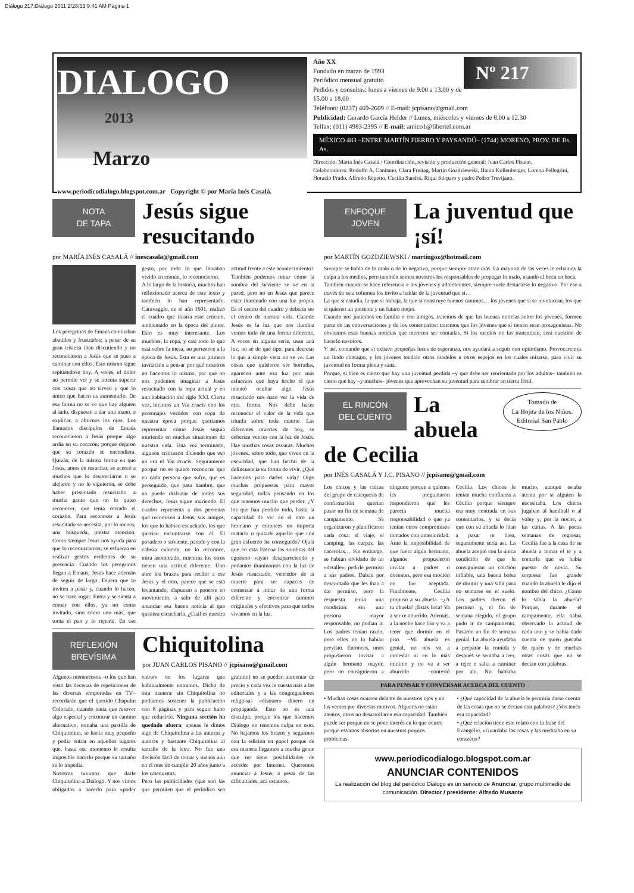Diálogo 217:Diálogo 2011 2/28/13 9:41 AM Página 1
DIALOGO
2013
Marzo
www.periodicodialogo.blogspot.com.ar Copyright © por María Inés Casalá.
Nº 217
Año XX
Fundado en marzo de 1993
Periódico mensual gratuito
Pedidos y consultas: lunes a viernes de 9.00 a 13.00 y de 15.00 a 18.00
Teléfono: (0237) 469-2609 // E-mail: jcpisano@gmail.com
Publicidad: Gerardo García Helder // Lunes, miércoles y viernes de 8.00 a 12.30
Telfax: (011) 4983-2395 // E-mail: amico1@fibertel.com.ar
MÉXICO 483 –ENTRE MARTÍN FIERRO Y PAYSANDÚ– (1744) MORENO, PROV. DE Bs. As.
Dirección: María Inés Casalá / Coordinación, revisión y producción general: Juan Carlos Pisano.
Colaboradores: Rodolfo A. Canitano, Clara Freitag, Martín Gozdziewski, Hania Kollenberger, Lorena Pellegrini, Horacio Prado, Alfredo Repetto, Cecilia Sandes, Riqui Stirparo y padre Pedro Trevijano.
NOTA
DE TAPA
Jesús sigue resucitando
por MARÍA INÉS CASALÁ // inescasala@gmail.com
Los peregrinos de Emaús caminaban abatidos y frustrados; a pesar de su gran tristeza iban discutiendo y no reconocieron a Jesús que se puso a caminar con ellos. Esto mismo sigue repitiéndose hoy. A veces, el dolor no permite ver y se intenta superar con cosas que no sirven y que lo único que hacen es aumentarlo. De esa forma no se ve que hay alguien al lado, dispuesto a dar una mano, a explicar, a abrirnos los ojos. Los llamados discípulos de Emaús reconocieron a Jesús porque algo ardía en su corazón; porque dejaron que su corazón se encendiera. Quizás, de la misma forma en que Jesús, antes de resucitar, se acercó a muchos que lo despreciaron o se alejaron y no lo siguieron, se debe haber presentado resucitado a mucha gente que no lo quiso reconocer, que tenía cerrado el corazón. Para reconocer a Jesús resucitado se necesita, por lo menos, una búsqueda, prestar atención. Como siempre Jesús nos ayuda para que lo reconozcamos; se esfuerza en realizar gestos evidentes de su presencia. Cuando los peregrinos llegan a Emaús, Jesús hace ademán de seguir de largo. Espera que lo inviten a pasar y, cuando lo hacen, no se hace rogar. Entra y se sienta a comer con ellos, ya no como invitado, sino como uno más, que toma el pan y lo reparte. En ese gesto, por todo lo que llevaban vivido en común, lo reconocieron.
A lo largo de la historia, muchos han reflexionado acerca de este texto y también lo han representado. Caravaggio, en el año 1601, realizó el cuadro que ilustra este artículo, ambientado en la época del pintor. Esto es muy interesante. Los muebles, la ropa, y casi todo lo que está sobre la mesa, no pertenece a la época de Jesús. Esta es una primera invitación a pensar por qué nosotros no hacemos lo mismo, por qué no nos podemos imaginar a Jesús resucitado con la ropa actual y en una habitación del siglo XXI. Cierta vez, hicimos un Vía crucis con los personajes vestidos con ropa de nuestra época porque queríamos representar cómo Jesús seguía muriendo en muchas situaciones de nuestra vida. Una vez terminado, algunos criticaron diciendo que eso no era el Vía crucis. Seguramente porque no se quiere reconocer que en cada persona que sufre, que es perseguido, que pasa hambre, que no puede disfrutar de todos sus derechos, Jesús sigue muriendo. El cuadro representa a dos personas que reconocen a Jesús, sus amigos, los que lo habían escuchado, los que querían encontrarse con él. El posadero o sirviente, parado y con la cabeza cubierta, no lo reconoce, mira asombrado, mientras los otros tienen una actitud diferente. Uno abre los brazos para recibir a ese Jesús y el otro, parece que se está levantando, dispuesto a ponerse en movimiento, a salir de allí para anunciar esa buena noticia al que quisiera escucharla. ¿Cuál es nuestra actitud frente a este acontecimiento?
También podemos mirar cómo la sombra del sirviente se ve en la pared, pero no en Jesús que parece estar iluminado con una luz propia. Es el centro del cuadro y debería ser el centro de nuestra vida. Cuando Jesús es la luz que nos ilumina vemos todo de una forma diferente. A veces en alguna serie, usan una luz, no sé de qué tipo, para detectar lo que a simple vista no se ve. Las cosas que quisieron ser borradas, aparecen ante esa luz por más esfuerzos que haya hecho el que intentó ocultar algo. Jesús resucitado nos hace ver la vida de otra forma. Nos debe hacer reconocer el valor de la vida que triunfa sobre toda muerte. Las diferentes muertes de hoy, se deberían vencer con la luz de Jesús. Hay muchas cosas oscuras. Muchos jóvenes, sobre todo, que viven en la oscuridad, que han hecho de la delincuencia su forma de vivir. ¿Qué hacemos para darles vida? Oigo muchas propuestas para mayor seguridad, todas pensando en los que tenemos mucho que perder. ¿Y los que han perdido todo, hasta la capacidad de ver en el otro un hermano y entonces no importa matarlo o quitarle aquello que con gran esfuerzo ha conseguido? Ojalá que en esta Pascua las sombras del egoísmo vayan desapareciendo y podamos iluminarnos con la luz de Jesús resucitado, vencedor de la muerte para ser capaces de comenzar a mirar de una forma diferente y encontrar caminos originales y efectivos para que todos vivamos en la luz.
REFLEXIÓN
BREVÍSIMA
Chiquitolina
por JUAN CARLOS PISANO // jcpisano@gmail.com
Algunos memoriosos –o los que han visto las decenas de repeticiones de las diversas temporadas en TV– recordarán que el querido Chapulín Colorado, cuando tenía que resover algo especial y encontrar un camino alternativo, tomaba una pastilla de Chiquitolina, se hacía muy pequeño y podía entrar en aquellos lugares que, hasta ese momento le resulta imposible hacerlo porque su tamaño se lo impedía.
Nosotros tuvimos que darle Chiquitolina a Diálogo. Y nos vimos obligados a hacerlo para «poder entrar» en los lugares que habitualmente entramos. Dicho de otra manera: sin Chiquitolina no podíamos sostener la publicación con 8 páginas y para seguir hubo que reducirse. Ninguna sección ha quedado afuera; apenas le dimos algo de Chiquitolina a las autoras y autores y bastante Chiquitolina al tamaño de la letra. No fue una decisión fácil de tomar y menos aún en el mes de cumplir 20 años junto a los catequistas.
Pero las publicidades (que son las que permiten que el periódico sea gratuito) no se pueden aumentar de precio y cada vez le cuesta más a las editoriales y a las congregaciones religiosas «distraer» dinero en propaganda. Esto no es una disculpa, porque los que hacemos Diálogo no tenemos culpa en esto. No bajamos los brazos y seguimos con la edición en papel porque de esa manera llegamos a mucha gente que no tiene posibilidades de acceder por Internet. Queremos anunciar a Jesús; a pesar de las dificultades, acá estamos.
ENFOQUE
JOVEN
La juventud que ¡sí!
por MARTÍN GOZDZIEWSKI / martingoz@hotmail.com
Siempre se habla de lo malo o de lo negativo, porque siempre atrae más. La mayoría de las veces le echamos la culpa a los medios, pero también somos nosotros los responsables de propagar lo malo, usando el boca en boca.
También cuando se hace referencia a los jóvenes y adolescentes, siempre suele destacarse lo negativo. Por eso a través de esta columna los invito a hablar de la juventud que sí…
La que sí estudia, la que si trabaja, la que sí construye buenos caminos… los jóvenes que sí se involucran, los que sí quieren un presente y un futuro mejor.
Cuando nos juntemos en familia o con amigos, tratemos de que las buenas noticias sobre los jóvenes, formen parte de las conversaciones y de los comentarios: tratemos que los jóvenes que sí tienen sean protagonistas. No obviemos esas buenas noticias que merecen ser contadas. Si los medios no las transmiten, será cuestión de hacerlo nosotros.
Y así, contando que sí existen pequeñas luces de esperanza, nos ayudará a seguir con optimismo. Provocaremos un lindo contagio, y los jóvenes tendrán otros modelos u otros espejos en los cuales mirarse, para vivir su juventud en forma plena y sana.
Porque, si bien es cierto que hay una juventud perdida –y que debe ser reorientada por los adultos– también es cierto que hay –y muchos– jóvenes que aprovechan su juventud para sembrar en tierra fértil.
EL RINCÓN
DEL CUENTO
Tomado de
La Hojita de los Niños.
Editorial San Pablo
La abuela de Cecilia
por INÉS CASALÁ Y J.C. PISANO // jcpisano@gmail.com
Los chicos y las chicas del grupo de catequesis de confirmación querían pasar un fin de semana de campamento. Se organizaron y planificaron cada cosa: el viaje, el camping, las carpas, las cacerolas… Sin embargo, se habían olvidado de un «detalle»: pedirle permiso a sus padres. Daban por descontado que les iban a dar permiso, pero la respuesta tenía una condición: sin una persona mayor responsable, no podían ir. Los padres tenían razón, pero ellos no lo habían previsto. Entonces, unos propusieron invitar a algún hermano mayor, pero no consiguieron a ninguno porque a quienes les preguntaron respondieron que les parecía mucha responsabilidad o que ya tenían otros compromisos tomados con anterioridad. Ante la imposibilidad de que fuera algún hermano, algunos propusieron invitar a padres o docentes, pero esa moción no fue aceptada. Finalmente, Cecilia propuso a su abuela. –¿A tu abuela? ¡Estás loca! Va a ser re aburrido. Además, a la noche hace frío y va a tener que dormir en el piso. –Mi abuela es genial, no nos va a molestar ni en lo más mínimo y no va a ser aburrido –contestó Cecilia. Los chicos le tenían mucha confianza a Cecilia porque siempre era muy centrada en sus comentarios, y si decía que con su abuela lo iban a pasar re bien, seguramente sería así. La abuela aceptó con la única condición de que le consiguieran un colchón inflable, una buena bolsa de dormir y una silla para no sentarse en el suelo. Los padres dieron el permiso y, el fin de semana elegido, el grupo pudo ir de campamento. Pasaron un fin de semana genial. La abuela ayudaba a preparar la comida y después se sentaba a leer, a tejer o salía a caminar por ahí. No hablaba mucho, aunque estaba atenta por si alguien la necesitaba. Los chicos jugaban al handball o al vóley y, por la noche, a las cartas. A las pocas semanas de regresar, Cecilia fue a la casa de su abuela a tomar el té y a contarle que se había puesto de novia. Su sorpresa fue grande cuando la abuela le dijo el nombre del chico. ¿Cómo lo sabía la abuela? Porque, durante el campamento, ella había observado la actitud de cada uno y se había dado cuenta de quién gustaba de quién y de muchas otras cosas que no se decían con palabras.
PARA PENSAR Y CONVERSAR ACERCA DEL CUENTO
• Muchas cosas ocurren delante de nuestros ojos y no las vemos por diversos motivos. Algunos no están atentos, otros no desarrollaron esa capacidad. También puede ser porque no se pone interés en lo que ocurre porque estamos absortos en nuestros propios problemas.
• ¿Qué capacidad de la abuela le permitía darse cuenta de las cosas que no se decían con palabras? ¿Vos tenés esa capacidad?
• ¿Qué relación tiene este relato con la frase del Evangelio, «Guardaba las cosas y las meditaba en su corazón»?
www.periodicodialogo.blogspot.com.ar
ANUNCIAR CONTENIDOS
La realización del blog del periódico Diálogo es un servicio de Anunciar, grupo multimedio de comunicación. Director / presidente: Alfredo Musante